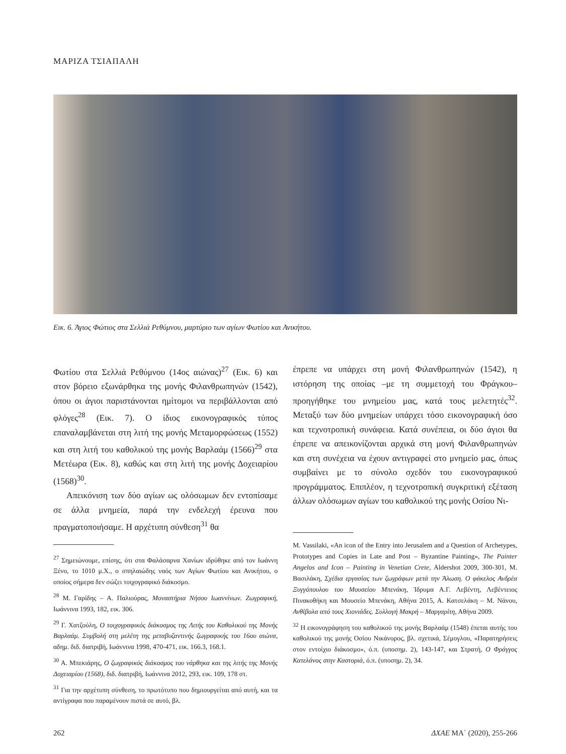ΜΑΡΙΖΑ ΤΣΙΑΠΑΛΗ
Εικ. 6. Άγιος Φώτιος στα Σελλιά Ρεθύμνου, μαρτύριο των αγίων Φωτίου και Ανικήτου.
Φωτίου στα Σελλιά Ρεθύμνου (14ος αιώνας)<sup>27</sup> (Εικ. 6) και στον βόρειο εξωνάρθηκα της μονής Φιλανθρωπηνών (1542), όπου οι άγιοι παριστάνονται ημίτομοι να περιβάλλονται από φλόγες<sup>28</sup> (Εικ. 7). Ο ίδιος εικονογραφικός τύπος επαναλαμβάνεται στη λιτή της μονής Μεταμορφώσεως (1552) και στη λιτή του καθολικού της μονής Βαρλαάμ (1566)<sup>29</sup> στα Μετέωρα (Εικ. 8), καθώς και στη λιτή της μονής Δοχειαρίου (1568)<sup>30</sup>.
Απεικόνιση των δύο αγίων ως ολόσωμων δεν εντοπίσαμε σε άλλα μνημεία, παρά την ενδελεχή έρευνα που πραγματοποιήσαμε. Η αρχέτυπη σύνθεση<sup>31</sup> θα
<sup>27</sup> Σημειώνουμε, επίσης, ότι στα Φαλάσαρνα Χανίων ιδρύθηκε από τον Ιωάννη Ξένο, το 1010 μ.Χ., ο σπηλαιώδης ναός των Αγίων Φωτίου και Ανικήτου, ο οποίος σήμερα δεν σώζει τοιχογραφικό διάκοσμο.
<sup>28</sup> Μ. Γαρίδης – Α. Παλιούρας, Μοναστήρια Νήσου Ιωαννίνων. Ζωγραφική, Ιωάννινα 1993, 182, εικ. 306.
<sup>29</sup> Γ. Χατζούλη, Ο τοιχογραφικός διάκοσμος της Λιτής του Καθολικού της Μονής Βαρλαάμ. Συμβολή στη μελέτη της μεταβυζαντινής ζωγραφικής του 16ου αιώνα, αδημ. διδ. διατριβή, Ιωάννινα 1998, 470-471, εικ. 166.3, 168.1.
<sup>30</sup> Α. Μπεκιάρης, Ο ζωγραφικός διάκοσμος του νάρθηκα και της λιτής της Μονής Δοχειαρίου (1568), διδ. διατριβή, Ιωάννινα 2012, 293, εικ. 109, 178 στ.
<sup>31</sup> Για την αρχέτυπη σύνθεση, το πρωτότυπο που δημιουργείται από αυτή, και τα αντίγραφα που παραμένουν πιστά σε αυτό, βλ.
έπρεπε να υπάρχει στη μονή Φιλανθρωπηνών (1542), η ιστόρηση της οποίας –με τη συμμετοχή του Φράγκου– προηγήθηκε του μνημείου μας, κατά τους μελετητές<sup>32</sup>. Μεταξύ των δύο μνημείων υπάρχει τόσο εικονογραφική όσο και τεχνοτροπική συνάφεια. Κατά συνέπεια, οι δύο άγιοι θα έπρεπε να απεικονίζονται αρχικά στη μονή Φιλανθρωπηνών και στη συνέχεια να έχουν αντιγραφεί στο μνημείο μας, όπως συμβαίνει με το σύνολο σχεδόν του εικονογραφικού προγράμματος. Επιπλέον, η τεχνοτροπική συγκριτική εξέταση άλλων ολόσωμων αγίων του καθολικού της μονής Οσίου Νι-
M. Vassilaki, «An icon of the Entry into Jerusalem and a Question of Archetypes, Prototypes and Copies in Late and Post – Byzantine Painting», The Painter Angelos and Icon – Painting in Venetian Crete, Aldershot 2009, 300-301, Μ. Βασιλάκη, Σχέδια εργασίας των ζωγράφων μετά την Άλωση. Ο φάκελος Ανδρέα Ξυγγόπουλου του Μουσείου Μπενάκη, Ίδρυμα Α.Γ. Λεβέντη, Λεβέντειος Πινακοθήκη και Μουσείο Μπενάκη, Αθήνα 2015, Α. Κατσελάκη – Μ. Νάνου, Ανθίβολα από τους Χιονιάδες. Συλλογή Μακρή – Μαργαρίτη, Αθήνα 2009.
<sup>32</sup> Η εικονογράφηση του καθολικού της μονής Βαρλαάμ (1548) έπεται αυτής του καθολικού της μονής Οσίου Νικάνορος, βλ. σχετικά, Σέμογλου, «Παρατηρήσεις στον εντοίχιο διάκοσμο», ό.π. (υποσημ. 2), 143-147, και Στρατή, Ο Φράγγος Κατελάνος στην Καστοριά, ό.π. (υποσημ. 2), 34.
262 ΔΧΑΕ ΜΑ΄ (2020), 255-266